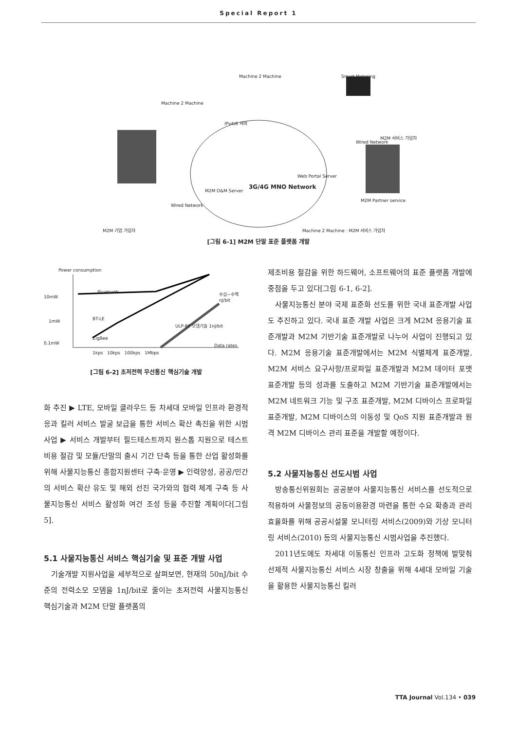Special Report 1
Machine 2 Machine Smart Metering
Machine 2 Machine
IPv4/6 서버
3G/4G MNO Network
M2M O&M Server
Web Portal Server
Wired Network
Wired Network
M2M 기업 가입자
M2M Partner service
M2M 서비스 가입자
Machine 2 Machine · M2M 서비스 가입자
[그림 6-1] M2M 단말 표준 플랫폼 개발
Power consumption
Bluetooth
10mW
1mW BT-LE
0.1mW
ZigBee
수십~수백 nJ/bit
ULP-RF 모뎀기술 1nJ/bit
Data rates
1kps 10kps 100kps 1Mbps
[그림 6-2] 초저전력 무선통신 핵심기술 개발
화 추진 ▶ LTE, 모바일 클라우드 등 차세대 모바일 인프라 환경적응과 킬러 서비스 발굴 보급을 통한 서비스 확산 촉진을 위한 시범사업 ▶ 서비스 개발부터 필드테스트까지 원스톱 지원으로 테스트비용 절감 및 모듈/단말의 출시 기간 단축 등을 통한 산업 활성화를 위해 사물지능통신 종합지원센터 구축·운영 ▶ 인력양성, 공공/민간의 서비스 확산 유도 및 해외 선진 국가와의 협력 체계 구축 등 사물지능통신 서비스 활성화 여건 조성 등을 추진할 계획이다[그림 5].
5.1 사물지능통신 서비스 핵심기술 및 표준 개발 사업
기술개발 지원사업을 세부적으로 살펴보면, 현재의 50nJ/bit 수준의 전력소모 모뎀을 1nJ/bit로 줄이는 초저전력 사물지능통신 핵심기술과 M2M 단말 플랫폼의
제조비용 절감을 위한 하드웨어, 소프트웨어의 표준 플랫폼 개발에 중점을 두고 있다[그림 6-1, 6-2].
사물지능통신 분야 국제 표준화 선도를 위한 국내 표준개발 사업도 추진하고 있다. 국내 표준 개발 사업은 크게 M2M 응용기술 표준개발과 M2M 기반기술 표준개발로 나누어 사업이 진행되고 있다. M2M 응용기술 표준개발에서는 M2M 식별체계 표준개발, M2M 서비스 요구사항/프로파일 표준개발과 M2M 데이터 포맷 표준개발 등의 성과를 도출하고 M2M 기반기술 표준개발에서는 M2M 네트워크 기능 및 구조 표준개발, M2M 디바이스 프로파일 표준개발, M2M 디바이스의 이동성 및 QoS 지원 표준개발과 원격 M2M 디바이스 관리 표준을 개발할 예정이다.
5.2 사물지능통신 선도시범 사업
방송통신위원회는 공공분야 사물지능통신 서비스를 선도적으로 적용하여 사물정보의 공동이용환경 마련을 통한 수요 확충과 관리 효율화를 위해 공공시설물 모니터링 서비스(2009)와 기상 모니터링 서비스(2010) 등의 사물지능통신 시범사업을 추진했다.
2011년도에도 차세대 이동통신 인프라 고도화 정책에 발맞춰 선제적 사물지능통신 서비스 시장 창출을 위해 4세대 모바일 기술을 활용한 사물지능통신 킬러
TTA Journal Vol.134 • 039